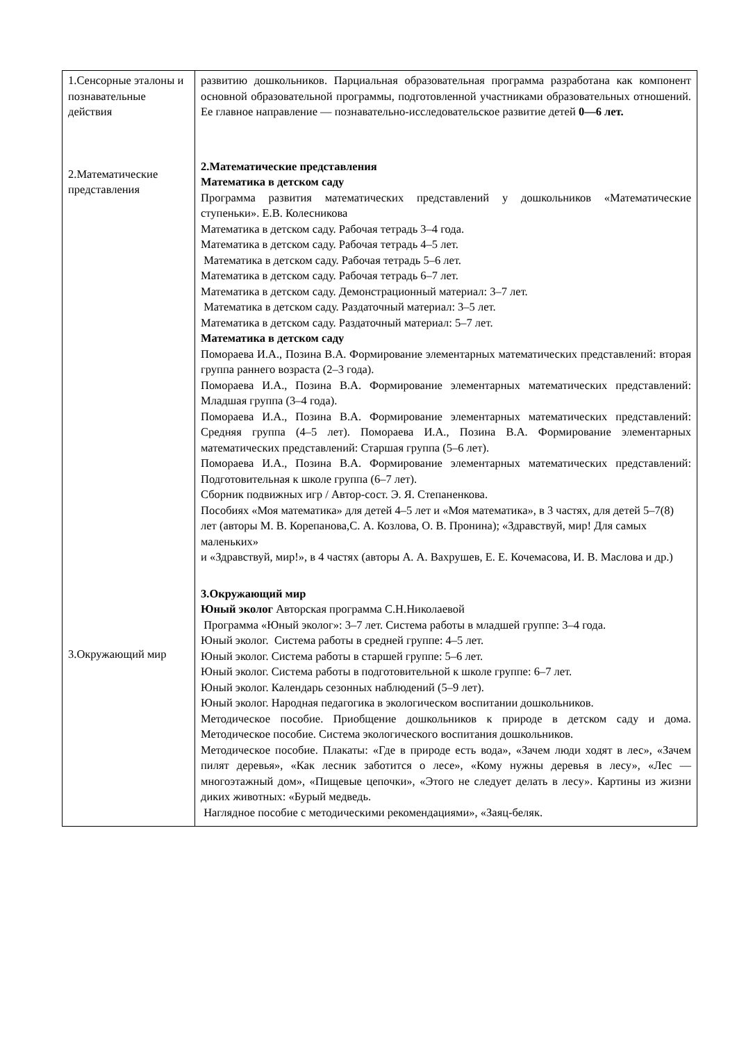| 1.Сенсорные эталоны и познавательные действия 2.Математические представления 3.Окружающий мир | развитию дошкольников. Парциальная образовательная программа разработана как компонент основной образовательной программы, подготовленной участниками образовательных отношений. Ее главное направление — познавательно-исследовательское развитие детей 0—6 лет. 2.Математические представления Математика в детском саду Программа развития математических представлений у дошкольников «Математические ступеньки». Е.В. Колесникова Математика в детском саду. Рабочая тетрадь 3–4 года. Математика в детском саду. Рабочая тетрадь 4–5 лет. Математика в детском саду. Рабочая тетрадь 5–6 лет. Математика в детском саду. Рабочая тетрадь 6–7 лет. Математика в детском саду. Демонстрационный материал: 3–7 лет. Математика в детском саду. Раздаточный материал: 3–5 лет. Математика в детском саду. Раздаточный материал: 5–7 лет. Математика в детском саду Помораева И.А., Позина В.А. Формирование элементарных математических представлений: вторая группа раннего возраста (2–3 года). Помораева И.А., Позина В.А. Формирование элементарных математических представлений: Младшая группа (3–4 года). Помораева И.А., Позина В.А. Формирование элементарных математических представлений: Средняя группа (4–5 лет). Помораева И.А., Позина В.А. Формирование элементарных математических представлений: Старшая группа (5–6 лет). Помораева И.А., Позина В.А. Формирование элементарных математических представлений: Подготовительная к школе группа (6–7 лет). Сборник подвижных игр / Автор-сост. Э. Я. Степаненкова. Пособиях «Моя математика» для детей 4–5 лет и «Моя математика», в 3 частях, для детей 5–7(8) лет (авторы М. В. Корепанова,С. А. Козлова, О. В. Пронина); «Здравствуй, мир! Для самых маленьких» и «Здравствуй, мир!», в 4 частях (авторы А. А. Вахрушев, Е. Е. Кочемасова, И. В. Маслова и др.) 3.Окружающий мир Юный эколог Авторская программа С.Н.Николаевой Программа «Юный эколог»: 3–7 лет. Система работы в младшей группе: 3–4 года. Юный эколог. Система работы в средней группе: 4–5 лет. Юный эколог. Система работы в старшей группе: 5–6 лет. Юный эколог. Система работы в подготовительной к школе группе: 6–7 лет. Юный эколог. Календарь сезонных наблюдений (5–9 лет). Юный эколог. Народная педагогика в экологическом воспитании дошкольников. Методическое пособие. Приобщение дошкольников к природе в детском саду и дома. Методическое пособие. Система экологического воспитания дошкольников. Методическое пособие. Плакаты: «Где в природе есть вода», «Зачем люди ходят в лес», «Зачем пилят деревья», «Как лесник заботится о лесе», «Кому нужны деревья в лесу», «Лес — многоэтажный дом», «Пищевые цепочки», «Этого не следует делать в лесу». Картины из жизни диких животных: «Бурый медведь. Наглядное пособие с методическими рекомендациями», «Заяц-беляк. |